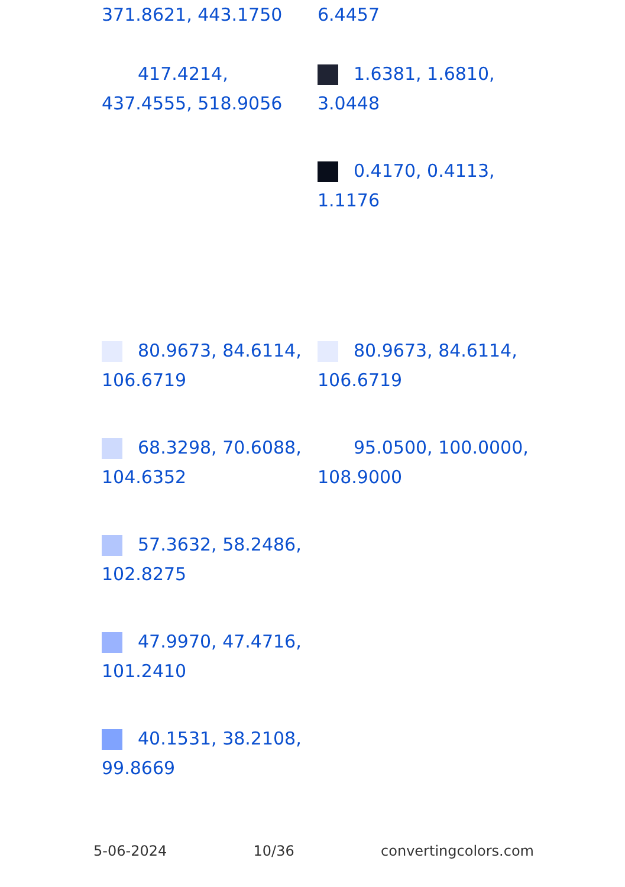| 371.8621, 443.1750 | 6.4457 |
| 417.4214, 437.4555, 518.9056 | 1.6381, 1.6810, 3.0448 |
| | 0.4170, 0.4113, 1.1176 |
| 80.9673, 84.6114, 106.6719 | 80.9673, 84.6114, 106.6719 |
| 68.3298, 70.6088, 104.6352 | 95.0500, 100.0000, 108.9000 |
| 57.3632, 58.2486, 102.8275 | |
| 47.9970, 47.4716, 101.2410 | |
| 40.1531, 38.2108, 99.8669 | |
5-06-2024 10/36 convertingcolors.com